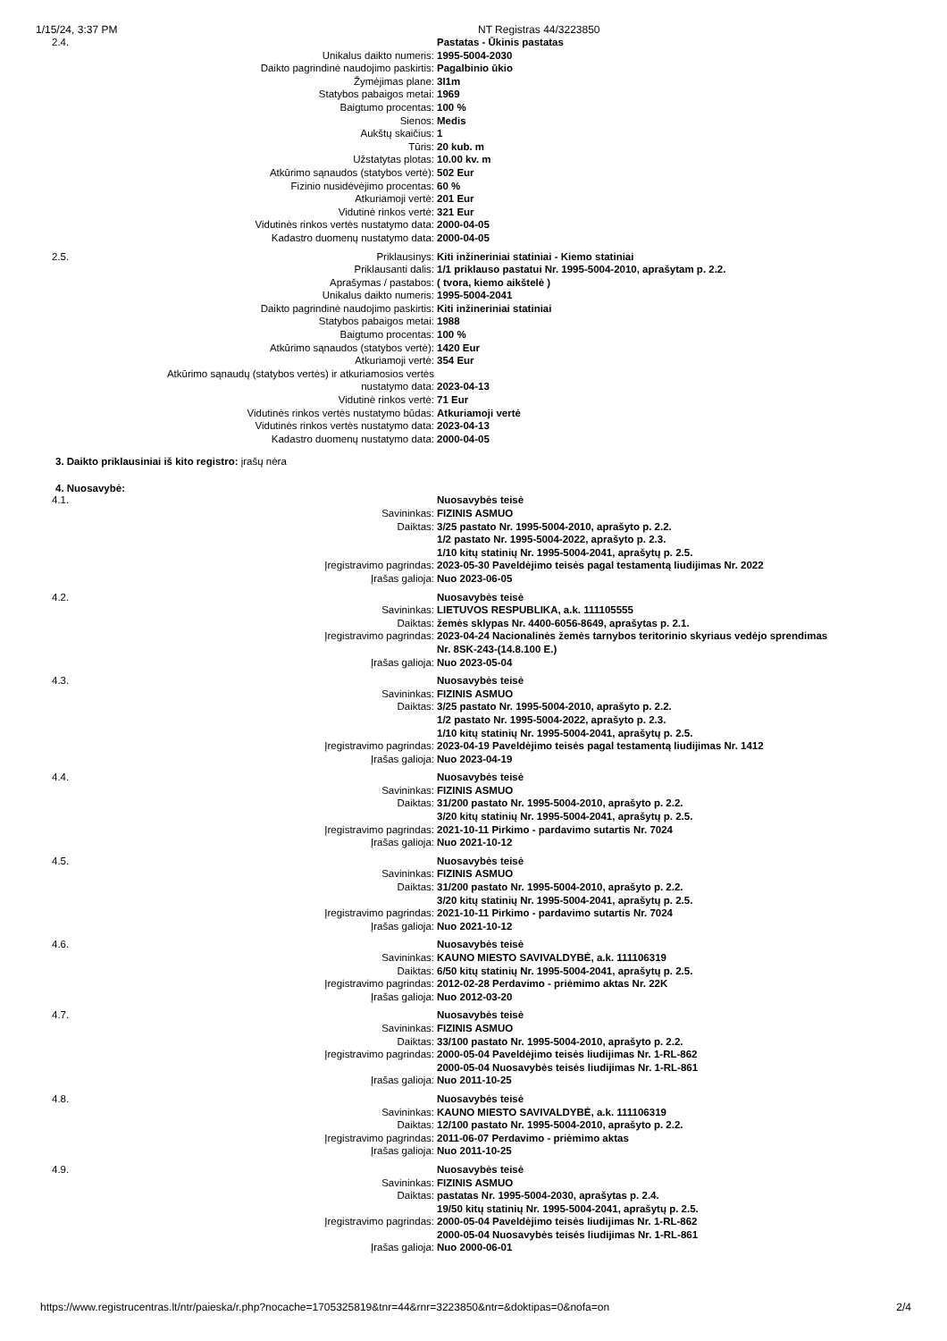1/15/24, 3:37 PM NT Registras 44/3223850
| 2.4. | | Pastatas - Ūkinis pastatas |
| | Unikalus daikto numeris: | 1995-5004-2030 |
| | Daikto pagrindinė naudojimo paskirtis: | Pagalbinio ūkio |
| | Žymėjimas plane: | 3I1m |
| | Statybos pabaigos metai: | 1969 |
| | Baigtumo procentas: | 100 % |
| | Sienos: | Medis |
| | Aukštų skaičius: | 1 |
| | Tūris: | 20 kub. m |
| | Užstatytas plotas: | 10.00 kv. m |
| | Atkūrimo sąnaudos (statybos vertė): | 502 Eur |
| | Fizinio nusidėvėjimo procentas: | 60 % |
| | Atkuriamoji vertė: | 201 Eur |
| | Vidutinė rinkos vertė: | 321 Eur |
| | Vidutinės rinkos vertės nustatymo data: | 2000-04-05 |
| | Kadastro duomenų nustatymo data: | 2000-04-05 |
| 2.5. | Priklausinys: | Kiti inžineriniai statiniai - Kiemo statiniai |
| | Priklausanti dalis: | 1/1 priklauso pastatui Nr. 1995-5004-2010, aprašytam p. 2.2. |
| | Aprašymas / pastabos: | ( tvora, kiemo aikštelė ) |
| | Unikalus daikto numeris: | 1995-5004-2041 |
| | Daikto pagrindinė naudojimo paskirtis: | Kiti inžineriniai statiniai |
| | Statybos pabaigos metai: | 1988 |
| | Baigtumo procentas: | 100 % |
| | Atkūrimo sąnaudos (statybos vertė): | 1420 Eur |
| | Atkuriamoji vertė: | 354 Eur |
| Atkūrimo sąnaudų (statybos vertės) ir atkuriamosios vertės nustatymo data: | | 2023-04-13 |
| | Vidutinė rinkos vertė: | 71 Eur |
| | Vidutinės rinkos vertės nustatymo būdas: | Atkuriamoji vertė |
| | Vidutinės rinkos vertės nustatymo data: | 2023-04-13 |
| | Kadastro duomenų nustatymo data: | 2000-04-05 |
3. Daikto priklausiniai iš kito registro: įrašų nėra
4. Nuosavybė:
| 4.1. | | Nuosavybės teisė |
| | Savininkas: | FIZINIS ASMUO |
| | Daiktas: | 3/25 pastato Nr. 1995-5004-2010, aprašyto p. 2.2. 1/2 pastato Nr. 1995-5004-2022, aprašyto p. 2.3. 1/10 kitų statinių Nr. 1995-5004-2041, aprašytų p. 2.5. |
| | Įregistravimo pagrindas: | 2023-05-30 Paveldėjimo teisės pagal testamentą liudijimas Nr. 2022 |
| | Įrašas galioja: | Nuo 2023-06-05 |
| 4.2. | | Nuosavybės teisė |
| | Savininkas: | LIETUVOS RESPUBLIKA, a.k. 111105555 |
| | Daiktas: | žemės sklypas Nr. 4400-6056-8649, aprašytas p. 2.1. |
| | Įregistravimo pagrindas: | 2023-04-24 Nacionalinės žemės tarnybos teritorinio skyriaus vedėjo sprendimas Nr. 8SK-243-(14.8.100 E.) |
| | Įrašas galioja: | Nuo 2023-05-04 |
| 4.3. | | Nuosavybės teisė |
| | Savininkas: | FIZINIS ASMUO |
| | Daiktas: | 3/25 pastato Nr. 1995-5004-2010, aprašyto p. 2.2. 1/2 pastato Nr. 1995-5004-2022, aprašyto p. 2.3. 1/10 kitų statinių Nr. 1995-5004-2041, aprašytų p. 2.5. |
| | Įregistravimo pagrindas: | 2023-04-19 Paveldėjimo teisės pagal testamentą liudijimas Nr. 1412 |
| | Įrašas galioja: | Nuo 2023-04-19 |
| 4.4. | | Nuosavybės teisė |
| | Savininkas: | FIZINIS ASMUO |
| | Daiktas: | 31/200 pastato Nr. 1995-5004-2010, aprašyto p. 2.2. 3/20 kitų statinių Nr. 1995-5004-2041, aprašytų p. 2.5. |
| | Įregistravimo pagrindas: | 2021-10-11 Pirkimo - pardavimo sutartis Nr. 7024 |
| | Įrašas galioja: | Nuo 2021-10-12 |
| 4.5. | | Nuosavybės teisė |
| | Savininkas: | FIZINIS ASMUO |
| | Daiktas: | 31/200 pastato Nr. 1995-5004-2010, aprašyto p. 2.2. 3/20 kitų statinių Nr. 1995-5004-2041, aprašytų p. 2.5. |
| | Įregistravimo pagrindas: | 2021-10-11 Pirkimo - pardavimo sutartis Nr. 7024 |
| | Įrašas galioja: | Nuo 2021-10-12 |
| 4.6. | | Nuosavybės teisė |
| | Savininkas: | KAUNO MIESTO SAVIVALDYBĖ, a.k. 111106319 |
| | Daiktas: | 6/50 kitų statinių Nr. 1995-5004-2041, aprašytų p. 2.5. |
| | Įregistravimo pagrindas: | 2012-02-28 Perdavimo - priėmimo aktas Nr. 22K |
| | Įrašas galioja: | Nuo 2012-03-20 |
| 4.7. | | Nuosavybės teisė |
| | Savininkas: | FIZINIS ASMUO |
| | Daiktas: | 33/100 pastato Nr. 1995-5004-2010, aprašyto p. 2.2. |
| | Įregistravimo pagrindas: | 2000-05-04 Paveldėjimo teisės liudijimas Nr. 1-RL-862 2000-05-04 Nuosavybės teisės liudijimas Nr. 1-RL-861 |
| | Įrašas galioja: | Nuo 2011-10-25 |
| 4.8. | | Nuosavybės teisė |
| | Savininkas: | KAUNO MIESTO SAVIVALDYBĖ, a.k. 111106319 |
| | Daiktas: | 12/100 pastato Nr. 1995-5004-2010, aprašyto p. 2.2. |
| | Įregistravimo pagrindas: | 2011-06-07 Perdavimo - priėmimo aktas |
| | Įrašas galioja: | Nuo 2011-10-25 |
| 4.9. | | Nuosavybės teisė |
| | Savininkas: | FIZINIS ASMUO |
| | Daiktas: | pastatas Nr. 1995-5004-2030, aprašytas p. 2.4. 19/50 kitų statinių Nr. 1995-5004-2041, aprašytų p. 2.5. |
| | Įregistravimo pagrindas: | 2000-05-04 Paveldėjimo teisės liudijimas Nr. 1-RL-862 2000-05-04 Nuosavybės teisės liudijimas Nr. 1-RL-861 |
| | Įrašas galioja: | Nuo 2000-06-01 |
https://www.registrucentras.lt/ntr/paieska/r.php?nocache=1705325819&tnr=44&rnr=3223850&ntr=&doktipas=0&nofa=on 2/4